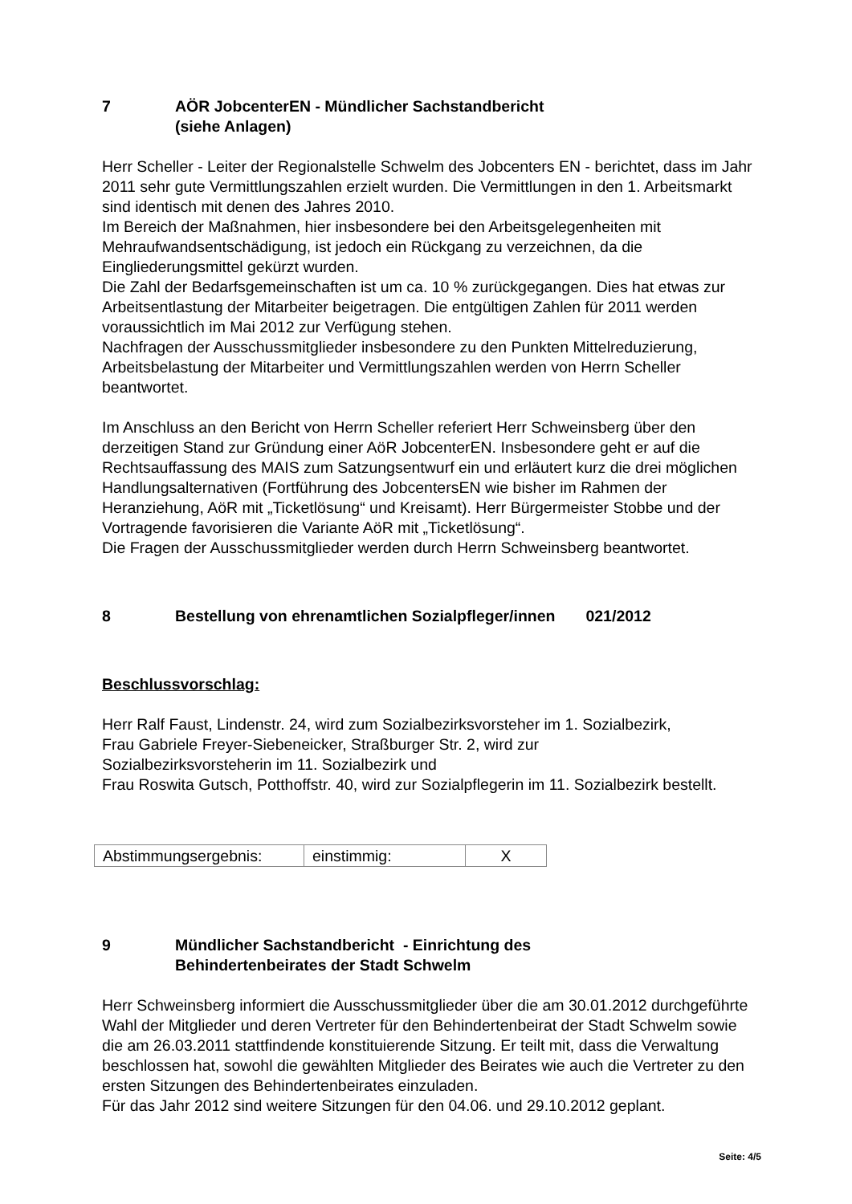7 AÖR JobcenterEN - Mündlicher Sachstandbericht
(siehe Anlagen)
Herr Scheller - Leiter der Regionalstelle Schwelm des Jobcenters EN - berichtet, dass im Jahr 2011 sehr gute Vermittlungszahlen erzielt wurden. Die Vermittlungen in den 1. Arbeitsmarkt sind identisch mit denen des Jahres 2010.
Im Bereich der Maßnahmen, hier insbesondere bei den Arbeitsgelegenheiten mit Mehraufwandsentschädigung, ist jedoch ein Rückgang zu verzeichnen, da die Eingliederungsmittel gekürzt wurden.
Die Zahl der Bedarfsgemeinschaften ist um ca. 10 % zurückgegangen. Dies hat etwas zur Arbeitsentlastung der Mitarbeiter beigetragen. Die entgültigen Zahlen für 2011 werden voraussichtlich im Mai 2012 zur Verfügung stehen.
Nachfragen der Ausschussmitglieder insbesondere zu den Punkten Mittelreduzierung, Arbeitsbelastung der Mitarbeiter und Vermittlungszahlen werden von Herrn Scheller beantwortet.
Im Anschluss an den Bericht von Herrn Scheller referiert Herr Schweinsberg über den derzeitigen Stand zur Gründung einer AöR JobcenterEN. Insbesondere geht er auf die Rechtsauffassung des MAIS zum Satzungsentwurf ein und erläutert kurz die drei möglichen Handlungsalternativen (Fortführung des JobcentersEN wie bisher im Rahmen der Heranziehung, AöR mit „Ticketlösung“ und Kreisamt). Herr Bürgermeister Stobbe und der Vortragende favorisieren die Variante AöR mit „Ticketlösung“.
Die Fragen der Ausschussmitglieder werden durch Herrn Schweinsberg beantwortet.
8 Bestellung von ehrenamtlichen Sozialpfleger/innen 021/2012
Beschlussvorschlag:
Herr Ralf Faust, Lindenstr. 24, wird zum Sozialbezirksvorsteher im 1. Sozialbezirk,
Frau Gabriele Freyer-Siebeneicker, Straßburger Str. 2, wird zur
Sozialbezirksvorsteherin im 11. Sozialbezirk und
Frau Roswita Gutsch, Potthoffstr. 40, wird zur Sozialpflegerin im 11. Sozialbezirk bestellt.
| Abstimmungsergebnis: | einstimmig: | X |
9 Mündlicher Sachstandbericht - Einrichtung des
Behindertenbeirates der Stadt Schwelm
Herr Schweinsberg informiert die Ausschussmitglieder über die am 30.01.2012 durchgeführte Wahl der Mitglieder und deren Vertreter für den Behindertenbeirat der Stadt Schwelm sowie die am 26.03.2011 stattfindende konstituierende Sitzung. Er teilt mit, dass die Verwaltung beschlossen hat, sowohl die gewählten Mitglieder des Beirates wie auch die Vertreter zu den ersten Sitzungen des Behindertenbeirates einzuladen.
Für das Jahr 2012 sind weitere Sitzungen für den 04.06. und 29.10.2012 geplant.
Seite: 4/5